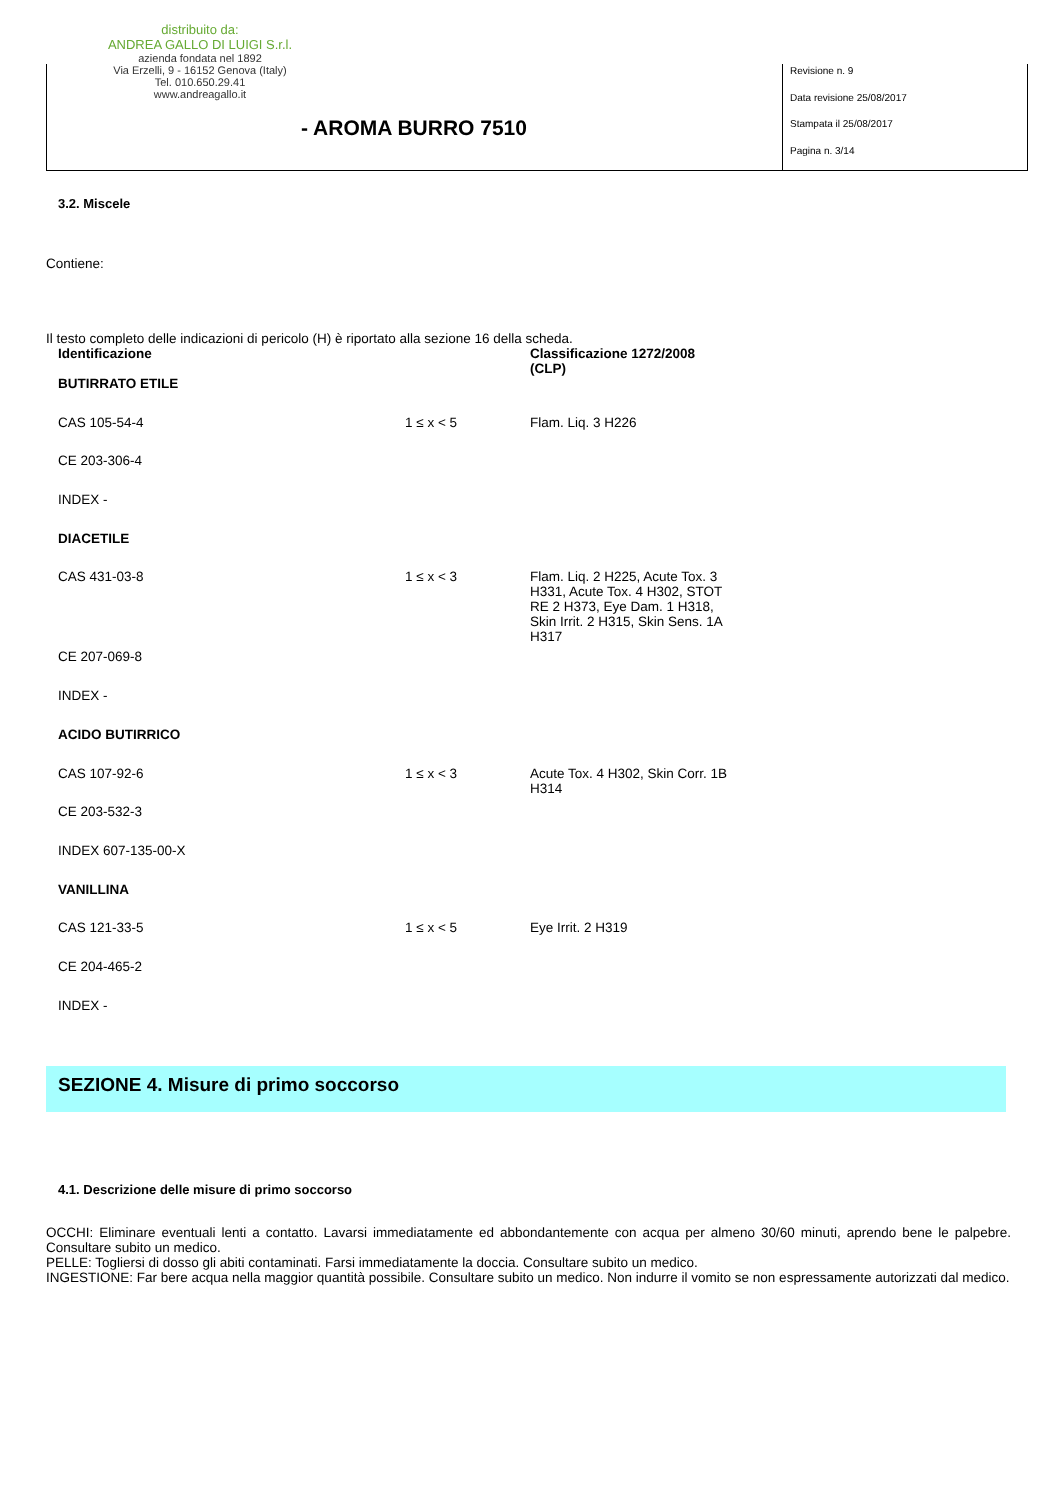distribuito da:
ANDREA GALLO DI LUIGI S.r.l.
azienda fondata nel 1892
Via Erzelli, 9 - 16152 Genova (Italy)
Tel. 010.650.29.41
www.andreagallo.it
- AROMA BURRO 7510
Revisione n. 9
Data revisione 25/08/2017
Stampata il 25/08/2017
Pagina n. 3/14
3.2. Miscele
Contiene:
Il testo completo delle indicazioni di pericolo (H) è riportato alla sezione 16 della scheda.
| Identificazione | | Classificazione 1272/2008 (CLP) |
| --- | --- | --- |
| BUTIRRATO ETILE | | |
| CAS 105-54-4 | 1 ≤ x < 5 | Flam. Liq. 3 H226 |
| CE 203-306-4 | | |
| INDEX - | | |
| DIACETILE | | |
| CAS 431-03-8 | 1 ≤ x < 3 | Flam. Liq. 2 H225, Acute Tox. 3 H331, Acute Tox. 4 H302, STOT RE 2 H373, Eye Dam. 1 H318, Skin Irrit. 2 H315, Skin Sens. 1A H317 |
| CE 207-069-8 | | |
| INDEX - | | |
| ACIDO BUTIRRICO | | |
| CAS 107-92-6 | 1 ≤ x < 3 | Acute Tox. 4 H302, Skin Corr. 1B H314 |
| CE 203-532-3 | | |
| INDEX 607-135-00-X | | |
| VANILLINA | | |
| CAS 121-33-5 | 1 ≤ x < 5 | Eye Irrit. 2 H319 |
| CE 204-465-2 | | |
| INDEX - | | |
SEZIONE 4. Misure di primo soccorso
4.1. Descrizione delle misure di primo soccorso
OCCHI: Eliminare eventuali lenti a contatto. Lavarsi immediatamente ed abbondantemente con acqua per almeno 30/60 minuti, aprendo bene le palpebre. Consultare subito un medico.
PELLE: Togliersi di dosso gli abiti contaminati. Farsi immediatamente la doccia. Consultare subito un medico.
INGESTIONE: Far bere acqua nella maggior quantità possibile. Consultare subito un medico. Non indurre il vomito se non espressamente autorizzati dal medico.